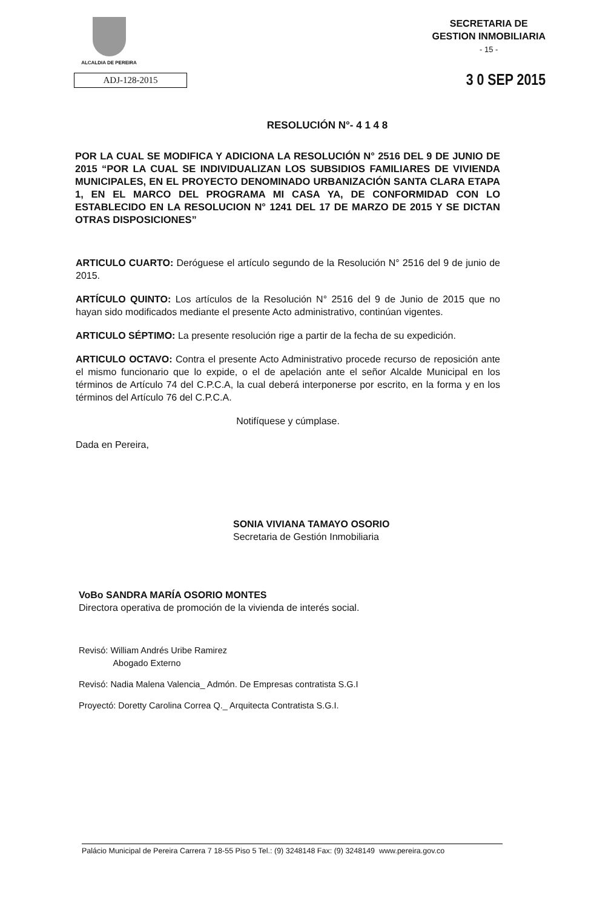ALCALDIA DE PEREIRA
SECRETARIA DE
GESTION INMOBILIARIA
- 15 -
ADJ-128-2015
3 0 SEP 2015
RESOLUCIÓN N°- 4 1 4 8
POR LA CUAL SE MODIFICA Y ADICIONA LA RESOLUCIÓN N° 2516 DEL 9 DE JUNIO DE 2015 “POR LA CUAL SE INDIVIDUALIZAN LOS SUBSIDIOS FAMILIARES DE VIVIENDA MUNICIPALES, EN EL PROYECTO DENOMINADO URBANIZACIÓN SANTA CLARA ETAPA 1, EN EL MARCO DEL PROGRAMA MI CASA YA, DE CONFORMIDAD CON LO ESTABLECIDO EN LA RESOLUCION N° 1241 DEL 17 DE MARZO DE 2015 Y SE DICTAN OTRAS DISPOSICIONES”
ARTICULO CUARTO: Deróguese el artículo segundo de la Resolución N° 2516 del 9 de junio de 2015.
ARTÍCULO QUINTO: Los artículos de la Resolución N° 2516 del 9 de Junio de 2015 que no hayan sido modificados mediante el presente Acto administrativo, continúan vigentes.
ARTICULO SÉPTIMO: La presente resolución rige a partir de la fecha de su expedición.
ARTICULO OCTAVO: Contra el presente Acto Administrativo procede recurso de reposición ante el mismo funcionario que lo expide, o el de apelación ante el señor Alcalde Municipal en los términos de Artículo 74 del C.P.C.A, la cual deberá interponerse por escrito, en la forma y en los términos del Artículo 76 del C.P.C.A.
Notifíquese y cúmplase.
Dada en Pereira,
SONIA VIVIANA TAMAYO OSORIO
Secretaria de Gestión Inmobiliaria
VoBo SANDRA MARÍA OSORIO MONTES
Directora operativa de promoción de la vivienda de interés social.
Revisó: William Andrés Uribe Ramirez
Abogado Externo
Revisó: Nadia Malena Valencia_ Admón. De Empresas contratista S.G.I
Proyectó: Doretty Carolina Correa Q._ Arquitecta Contratista S.G.I.
Palácio Municipal de Pereira Carrera 7 18-55 Piso 5 Tel.: (9) 3248148 Fax: (9) 3248149 www.pereira.gov.co